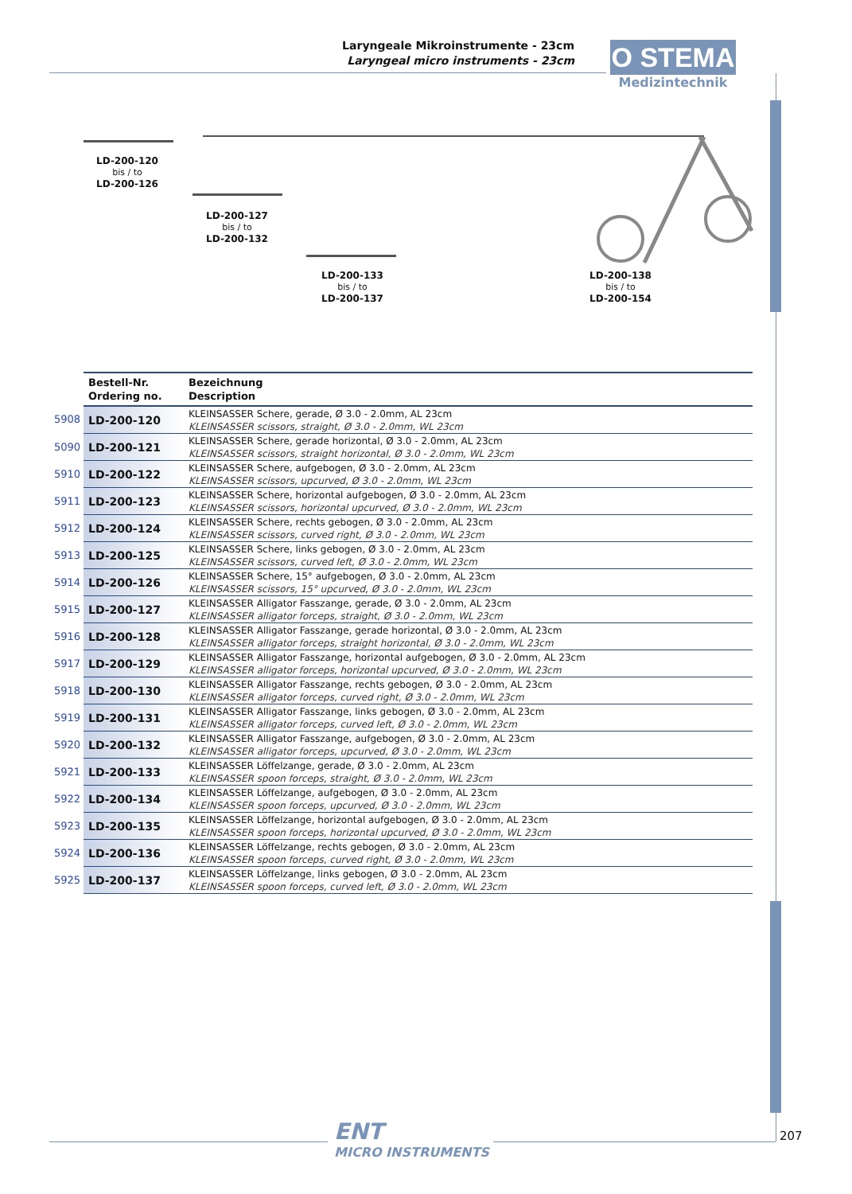Laryngeale Mikroinstrumente - 23cm
Laryngeal micro instruments - 23cm
O STEMA
Medizintechnik
LD-200-120
bis / to
LD-200-126
LD-200-127
bis / to
LD-200-132
LD-200-133
bis / to
LD-200-137
LD-200-138
bis / to
LD-200-154
| | Bestell-Nr. Ordering no. | Bezeichnung Description |
| --- | --- | --- |
| 5908 | LD-200-120 | KLEINSASSER Schere, gerade, Ø 3.0 - 2.0mm, AL 23cm KLEINSASSER scissors, straight, Ø 3.0 - 2.0mm, WL 23cm |
| 5090 | LD-200-121 | KLEINSASSER Schere, gerade horizontal, Ø 3.0 - 2.0mm, AL 23cm KLEINSASSER scissors, straight horizontal, Ø 3.0 - 2.0mm, WL 23cm |
| 5910 | LD-200-122 | KLEINSASSER Schere, aufgebogen, Ø 3.0 - 2.0mm, AL 23cm KLEINSASSER scissors, upcurved, Ø 3.0 - 2.0mm, WL 23cm |
| 5911 | LD-200-123 | KLEINSASSER Schere, horizontal aufgebogen, Ø 3.0 - 2.0mm, AL 23cm KLEINSASSER scissors, horizontal upcurved, Ø 3.0 - 2.0mm, WL 23cm |
| 5912 | LD-200-124 | KLEINSASSER Schere, rechts gebogen, Ø 3.0 - 2.0mm, AL 23cm KLEINSASSER scissors, curved right, Ø 3.0 - 2.0mm, WL 23cm |
| 5913 | LD-200-125 | KLEINSASSER Schere, links gebogen, Ø 3.0 - 2.0mm, AL 23cm KLEINSASSER scissors, curved left, Ø 3.0 - 2.0mm, WL 23cm |
| 5914 | LD-200-126 | KLEINSASSER Schere, 15° aufgebogen, Ø 3.0 - 2.0mm, AL 23cm KLEINSASSER scissors, 15° upcurved, Ø 3.0 - 2.0mm, WL 23cm |
| 5915 | LD-200-127 | KLEINSASSER Alligator Fasszange, gerade, Ø 3.0 - 2.0mm, AL 23cm KLEINSASSER alligator forceps, straight, Ø 3.0 - 2.0mm, WL 23cm |
| 5916 | LD-200-128 | KLEINSASSER Alligator Fasszange, gerade horizontal, Ø 3.0 - 2.0mm, AL 23cm KLEINSASSER alligator forceps, straight horizontal, Ø 3.0 - 2.0mm, WL 23cm |
| 5917 | LD-200-129 | KLEINSASSER Alligator Fasszange, horizontal aufgebogen, Ø 3.0 - 2.0mm, AL 23cm KLEINSASSER alligator forceps, horizontal upcurved, Ø 3.0 - 2.0mm, WL 23cm |
| 5918 | LD-200-130 | KLEINSASSER Alligator Fasszange, rechts gebogen, Ø 3.0 - 2.0mm, AL 23cm KLEINSASSER alligator forceps, curved right, Ø 3.0 - 2.0mm, WL 23cm |
| 5919 | LD-200-131 | KLEINSASSER Alligator Fasszange, links gebogen, Ø 3.0 - 2.0mm, AL 23cm KLEINSASSER alligator forceps, curved left, Ø 3.0 - 2.0mm, WL 23cm |
| 5920 | LD-200-132 | KLEINSASSER Alligator Fasszange, aufgebogen, Ø 3.0 - 2.0mm, AL 23cm KLEINSASSER alligator forceps, upcurved, Ø 3.0 - 2.0mm, WL 23cm |
| 5921 | LD-200-133 | KLEINSASSER Löffelzange, gerade, Ø 3.0 - 2.0mm, AL 23cm KLEINSASSER spoon forceps, straight, Ø 3.0 - 2.0mm, WL 23cm |
| 5922 | LD-200-134 | KLEINSASSER Löffelzange, aufgebogen, Ø 3.0 - 2.0mm, AL 23cm KLEINSASSER spoon forceps, upcurved, Ø 3.0 - 2.0mm, WL 23cm |
| 5923 | LD-200-135 | KLEINSASSER Löffelzange, horizontal aufgebogen, Ø 3.0 - 2.0mm, AL 23cm KLEINSASSER spoon forceps, horizontal upcurved, Ø 3.0 - 2.0mm, WL 23cm |
| 5924 | LD-200-136 | KLEINSASSER Löffelzange, rechts gebogen, Ø 3.0 - 2.0mm, AL 23cm KLEINSASSER spoon forceps, curved right, Ø 3.0 - 2.0mm, WL 23cm |
| 5925 | LD-200-137 | KLEINSASSER Löffelzange, links gebogen, Ø 3.0 - 2.0mm, AL 23cm KLEINSASSER spoon forceps, curved left, Ø 3.0 - 2.0mm, WL 23cm |
ENT
MICRO INSTRUMENTS
207